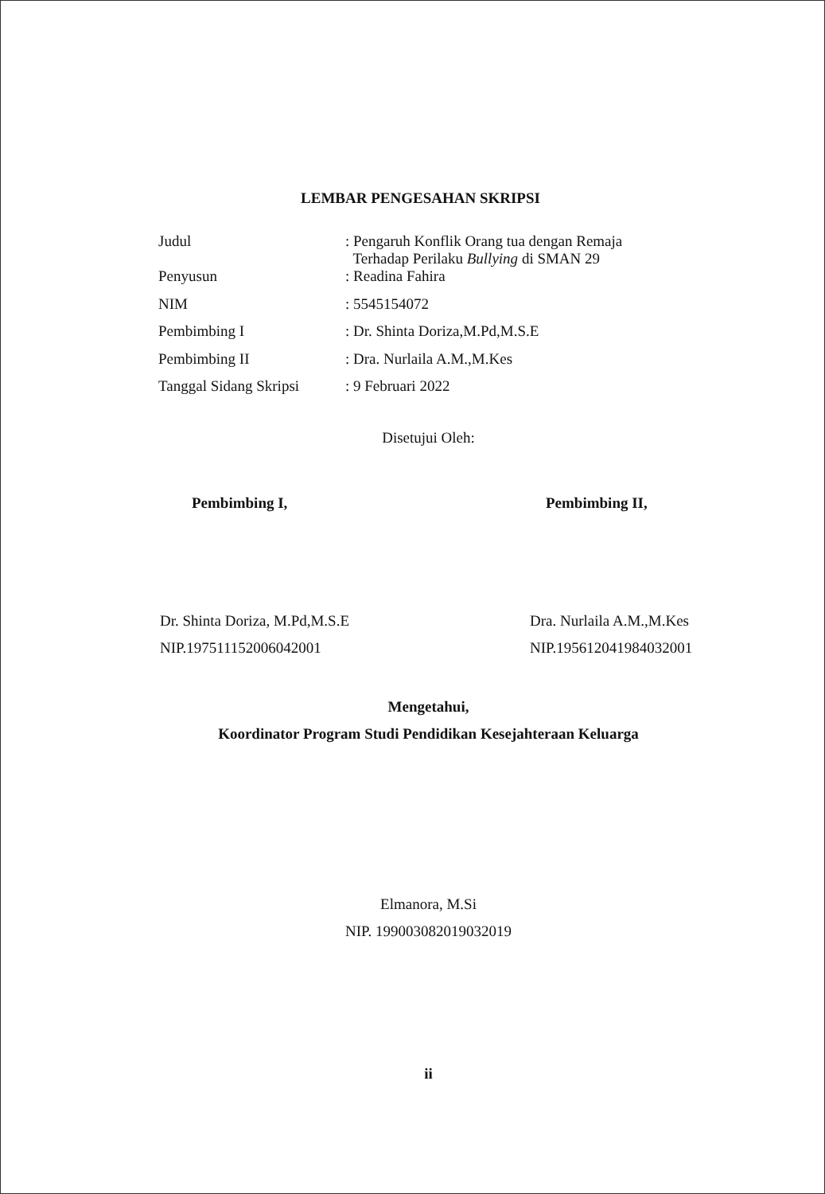LEMBAR PENGESAHAN SKRIPSI
| Judul | : Pengaruh Konflik Orang tua dengan Remaja Terhadap Perilaku Bullying di SMAN 29 |
| Penyusun | : Readina Fahira |
| NIM | : 5545154072 |
| Pembimbing I | : Dr. Shinta Doriza,M.Pd,M.S.E |
| Pembimbing II | : Dra. Nurlaila A.M.,M.Kes |
| Tanggal Sidang Skripsi | : 9 Februari 2022 |
Disetujui Oleh:
Pembimbing I,
Dr. Shinta Doriza, M.Pd,M.S.E
NIP.197511152006042001
Pembimbing II,
Dra. Nurlaila A.M.,M.Kes
NIP.195612041984032001
Mengetahui,
Koordinator Program Studi Pendidikan Kesejahteraan Keluarga
Elmanora, M.Si
NIP. 199003082019032019
ii